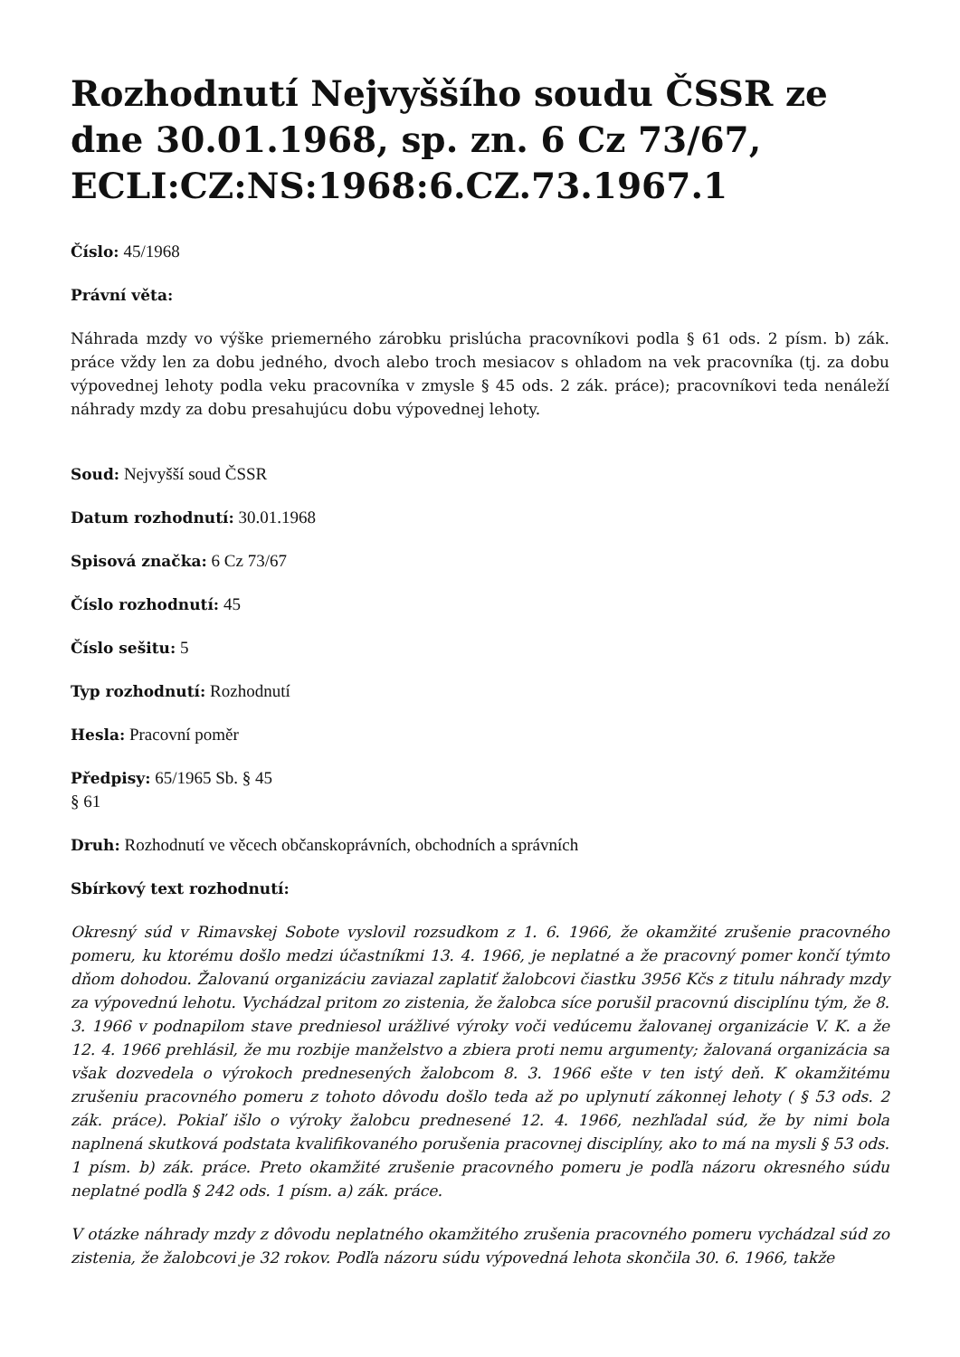Rozhodnutí Nejvyššího soudu ČSSR ze dne 30.01.1968, sp. zn. 6 Cz 73/67, ECLI:CZ:NS:1968:6.CZ.73.1967.1
Číslo: 45/1968
Právní věta:
Náhrada mzdy vo výške priemerného zárobku prislúcha pracovníkovi podla § 61 ods. 2 písm. b) zák. práce vždy len za dobu jedného, dvoch alebo troch mesiacov s ohladom na vek pracovníka (tj. za dobu výpovednej lehoty podla veku pracovníka v zmysle § 45 ods. 2 zák. práce); pracovníkovi teda nenáleží náhrady mzdy za dobu presahujúcu dobu výpovednej lehoty.
Soud: Nejvyšší soud ČSSR
Datum rozhodnutí: 30.01.1968
Spisová značka: 6 Cz 73/67
Číslo rozhodnutí: 45
Číslo sešitu: 5
Typ rozhodnutí: Rozhodnutí
Hesla: Pracovní poměr
Předpisy: 65/1965 Sb. § 45
§ 61
Druh: Rozhodnutí ve věcech občanskoprávních, obchodních a správních
Sbírkový text rozhodnutí:
Okresný súd v Rimavskej Sobote vyslovil rozsudkom z 1. 6. 1966, že okamžité zrušenie pracovného pomeru, ku ktorému došlo medzi účastníkmi 13. 4. 1966, je neplatné a že pracovný pomer končí týmto dňom dohodou. Žalovanú organizáciu zaviazal zaplatiť žalobcovi čiastku 3956 Kčs z titulu náhrady mzdy za výpovednú lehotu. Vychádzal pritom zo zistenia, že žalobca síce porušil pracovnú disciplínu tým, že 8. 3. 1966 v podnapilom stave predniesol urážlivé výroky voči vedúcemu žalovanej organizácie V. K. a že 12. 4. 1966 prehlásil, že mu rozbije manželstvo a zbiera proti nemu argumenty; žalovaná organizácia sa však dozvedela o výrokoch prednesených žalobcom 8. 3. 1966 ešte v ten istý deň. K okamžitému zrušeniu pracovného pomeru z tohoto dôvodu došlo teda až po uplynutí zákonnej lehoty ( § 53 ods. 2 zák. práce). Pokiaľ išlo o výroky žalobcu prednesené 12. 4. 1966, nezhľadal súd, že by nimi bola naplnená skutková podstata kvalifikovaného porušenia pracovnej disciplíny, ako to má na mysli § 53 ods. 1 písm. b) zák. práce. Preto okamžité zrušenie pracovného pomeru je podľa názoru okresného súdu neplatné podľa § 242 ods. 1 písm. a) zák. práce.
V otázke náhrady mzdy z dôvodu neplatného okamžitého zrušenia pracovného pomeru vychádzal súd zo zistenia, že žalobcovi je 32 rokov. Podľa názoru súdu výpovedná lehota skončila 30. 6. 1966, takže